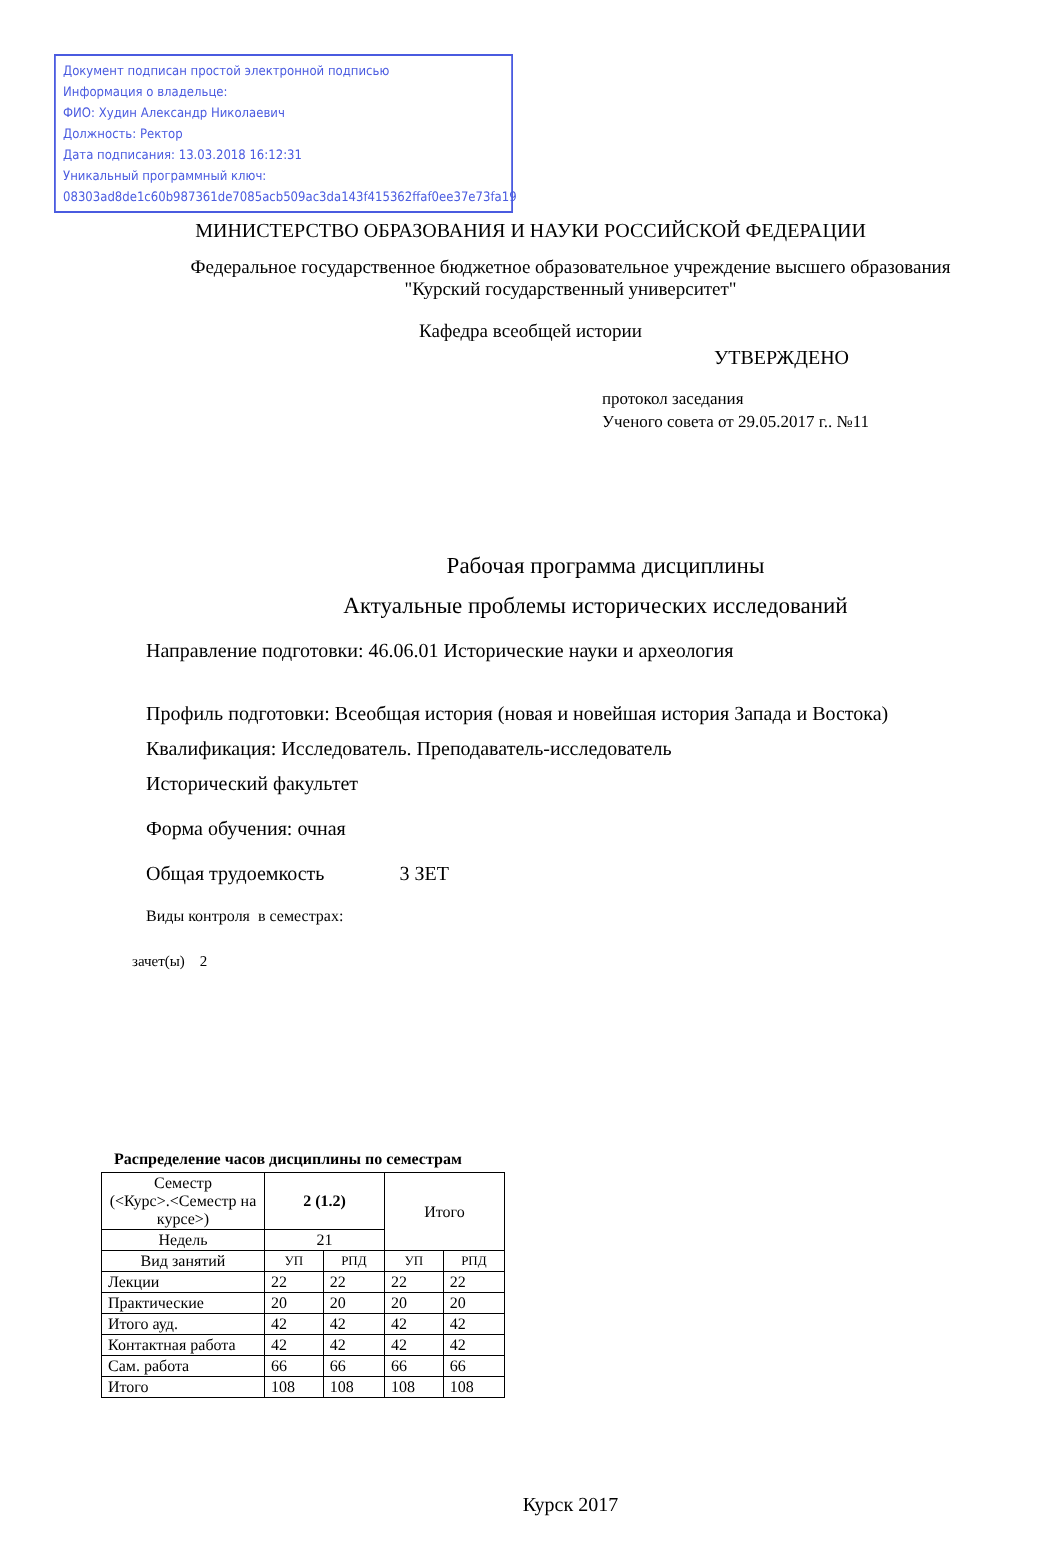Документ подписан простой электронной подписью
Информация о владельце:
ФИО: Худин Александр Николаевич
Должность: Ректор
Дата подписания: 13.03.2018 16:12:31
Уникальный программный ключ:
08303ad8de1c60b987361de7085acb509ac3da143f415362ffaf0ee37e73fa19
МИНИСТЕРСТВО ОБРАЗОВАНИЯ И НАУКИ РОССИЙСКОЙ ФЕДЕРАЦИИ
Федеральное государственное бюджетное образовательное учреждение высшего образования
"Курский государственный университет"
Кафедра всеобщей истории
УТВЕРЖДЕНО
протокол заседания
Ученого совета от 29.05.2017 г.. №11
Рабочая программа дисциплины
Актуальные проблемы исторических исследований
Направление подготовки: 46.06.01 Исторические науки и археология
Профиль подготовки: Всеобщая история (новая и новейшая история Запада и Востока)
Квалификация: Исследователь. Преподаватель-исследователь
Исторический факультет
Форма обучения: очная
Общая трудоемкость 3 ЗЕТ
Виды контроля в семестрах:
зачет(ы) 2
Распределение часов дисциплины по семестрам
| Семестр (<Курс>.<Семестр на курсе>) | 2 (1.2) | | Итого | |
| Недель | 21 | | | |
| Вид занятий | УП | РПД | УП | РПД |
| Лекции | 22 | 22 | 22 | 22 |
| Практические | 20 | 20 | 20 | 20 |
| Итого ауд. | 42 | 42 | 42 | 42 |
| Контактная работа | 42 | 42 | 42 | 42 |
| Сам. работа | 66 | 66 | 66 | 66 |
| Итого | 108 | 108 | 108 | 108 |
Курск 2017